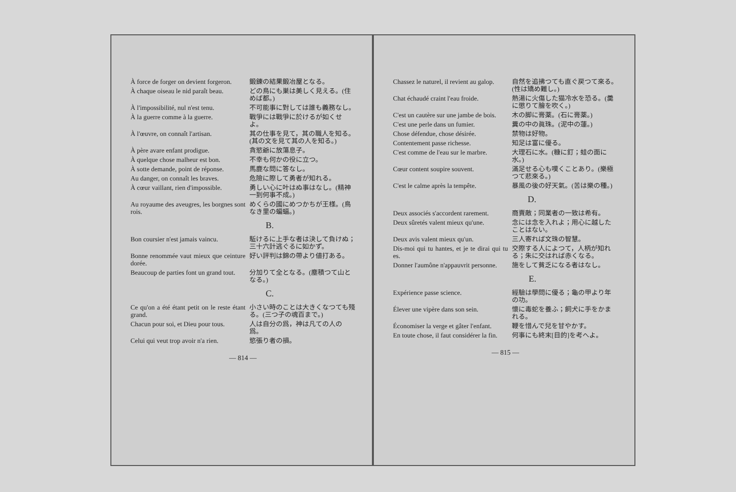| À force de forger on devient forgeron. | 鍛錬の結果鍛冶屋となる。 |
| À chaque oiseau le nid paraît beau. | どの鳥にも巣は美しく見える。(住めば都。) |
| À l'impossibilité, nul n'est tenu. | 不可能事に對しては誰も義務なし。 |
| À la guerre comme à la guerre. | 戰爭には戰爭に於けるが如くせよ。 |
| À l'œuvre, on connaît l'artisan. | 其の仕事を見て，其の職人を知る。(其の文を見て其の人を知る。) |
| À père avare enfant prodigue. | 貪慾爺に放蕩息子。 |
| À quelque chose malheur est bon. | 不幸も何かの役に立つ。 |
| À sotte demande, point de réponse. | 馬鹿な問に答なし。 |
| Au danger, on connaît les braves. | 危險に際して勇者が知れる。 |
| À cœur vaillant, rien d'impossible. | 勇しい心に叶はぬ事はなし。(精神一到何事不成。) |
| Au royaume des aveugres, les borgnes sont rois. | めくらの國にめつかちが王様。(鳥なき里の蝙蝠。) |
B.
| Bon coursier n'est jamais vaincu. | 駈けるに上手な者は決して負けぬ；三十六計逃ぐるに如かず。 |
| Bonne renommée vaut mieux que ceinture dorée. | 好い評判は錦の帶より値打ある。 |
| Beaucoup de parties font un grand tout. | 分加りて全となる。(塵積つて山となる。) |
C.
| Ce qu'on a été étant petit on le reste étant grand. | 小さい時のことは大きくなつても殘る。(三つ子の魂百まで。) |
| Chacun pour soi, et Dieu pour tous. | 人は自分の爲，神は凡ての人の爲。 |
| Celui qui veut trop avoir n'a rien. | 慾張り者の損。 |
— 814 —
| Chassez le naturel, il revient au galop. | 自然を追拂つても直ぐ戻つて來る。(性は矯め難し。) |
| Chat échaudé craint l'eau froide. | 熱湯に火傷した猫冷水を恐る。(羹に懲りて膾を吹く。) |
| C'est un cautère sur une jambe de bois. | 木の脚に膏薬。(石に膏薬。) |
| C'est une perle dans un fumier. | 糞の中の眞珠。(泥中の蓮。) |
| Chose défendue, chose désirée. | 禁物は好物。 |
| Contentement passe richesse. | 知足は富に優る。 |
| C'est comme de l'eau sur le marbre. | 大理石に水。(糠に釘；蛙の面に水。) |
| Cœur content soupire souvent. | 滿足せる心も嘆くことあり。(樂極つて悲來る。) |
| C'est le calme après la tempête. | 暴風の後の好天氣。(苦は樂の種。) |
D.
| Deux associés s'accordent rarement. | 商賣敵；同業者の一致は希有。 |
| Deux sûretés valent mieux qu'une. | 念には念を入れよ；用心に越したことはない。 |
| Deux avis valent mieux qu'un. | 三人寄れば文珠の智慧。 |
| Dis-moi qui tu hantes, et je te dirai qui tu es. | 交際する人によつて，人柄が知れる；朱に交はれば赤くなる。 |
| Donner l'aumône n'appauvrit personne. | 施をして貧乏になる者はなし。 |
E.
| Expérience passe science. | 經驗は學問に優る；龜の甲より年の功。 |
| Élever une vipère dans son sein. | 懷に毒蛇を養ふ；飼犬に手をかまれる。 |
| Économiser la verge et gâter l'enfant. | 鞭を惜んで兒を甘やかす。 |
| En toute chose, il faut considérer la fin. | 何事にも終末[目的]を考へよ。 |
— 815 —